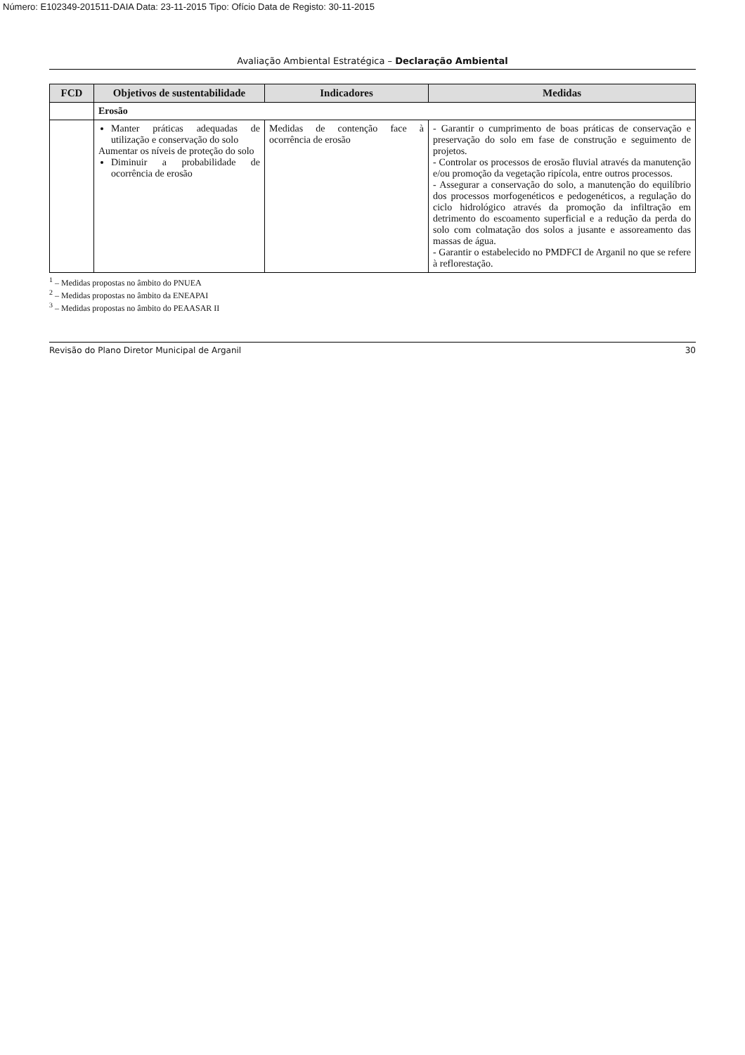Número: E102349-201511-DAIA Data: 23-11-2015 Tipo: Ofício Data de Registo: 30-11-2015
Avaliação Ambiental Estratégica – Declaração Ambiental
| FCD | Objetivos de sustentabilidade | Indicadores | Medidas |
| --- | --- | --- | --- |
| | Erosão | | |
| | Manter práticas adequadas de utilização e conservação do solo Aumentar os níveis de proteção do solo Diminuir a probabilidade de ocorrência de erosão | Medidas de contenção face à ocorrência de erosão | - Garantir o cumprimento de boas práticas de conservação e preservação do solo em fase de construção e seguimento de projetos. - Controlar os processos de erosão fluvial através da manutenção e/ou promoção da vegetação ripícola, entre outros processos. - Assegurar a conservação do solo, a manutenção do equilíbrio dos processos morfogenéticos e pedogenéticos, a regulação do ciclo hidrológico através da promoção da infiltração em detrimento do escoamento superficial e a redução da perda do solo com colmatação dos solos a jusante e assoreamento das massas de água. - Garantir o estabelecido no PMDFCI de Arganil no que se refere à reflorestação. |
<sup>1</sup> – Medidas propostas no âmbito do PNUEA
<sup>2</sup> – Medidas propostas no âmbito da ENEAPAI
<sup>3</sup> – Medidas propostas no âmbito do PEAASAR II
Revisão do Plano Diretor Municipal de Arganil 30